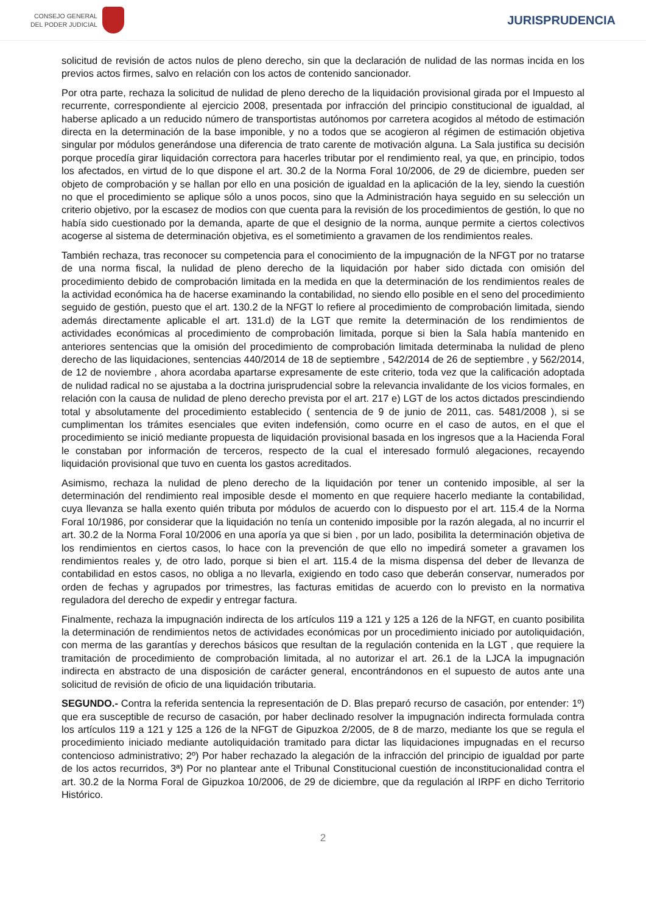CONSEJO GENERAL
DEL PODER JUDICIAL
JURISPRUDENCIA
solicitud de revisión de actos nulos de pleno derecho, sin que la declaración de nulidad de las normas incida en los previos actos firmes, salvo en relación con los actos de contenido sancionador.
Por otra parte, rechaza la solicitud de nulidad de pleno derecho de la liquidación provisional girada por el Impuesto al recurrente, correspondiente al ejercicio 2008, presentada por infracción del principio constitucional de igualdad, al haberse aplicado a un reducido número de transportistas autónomos por carretera acogidos al método de estimación directa en la determinación de la base imponible, y no a todos que se acogieron al régimen de estimación objetiva singular por módulos generándose una diferencia de trato carente de motivación alguna. La Sala justifica su decisión porque procedía girar liquidación correctora para hacerles tributar por el rendimiento real, ya que, en principio, todos los afectados, en virtud de lo que dispone el art. 30.2 de la Norma Foral 10/2006, de 29 de diciembre, pueden ser objeto de comprobación y se hallan por ello en una posición de igualdad en la aplicación de la ley, siendo la cuestión no que el procedimiento se aplique sólo a unos pocos, sino que la Administración haya seguido en su selección un criterio objetivo, por la escasez de modios con que cuenta para la revisión de los procedimientos de gestión, lo que no había sido cuestionado por la demanda, aparte de que el designio de la norma, aunque permite a ciertos colectivos acogerse al sistema de determinación objetiva, es el sometimiento a gravamen de los rendimientos reales.
También rechaza, tras reconocer su competencia para el conocimiento de la impugnación de la NFGT por no tratarse de una norma fiscal, la nulidad de pleno derecho de la liquidación por haber sido dictada con omisión del procedimiento debido de comprobación limitada en la medida en que la determinación de los rendimientos reales de la actividad económica ha de hacerse examinando la contabilidad, no siendo ello posible en el seno del procedimiento seguido de gestión, puesto que el art. 130.2 de la NFGT lo refiere al procedimiento de comprobación limitada, siendo además directamente aplicable el art. 131.d) de la LGT que remite la determinación de los rendimientos de actividades económicas al procedimiento de comprobación limitada, porque si bien la Sala había mantenido en anteriores sentencias que la omisión del procedimiento de comprobación limitada determinaba la nulidad de pleno derecho de las liquidaciones, sentencias 440/2014 de 18 de septiembre , 542/2014 de 26 de septiembre , y 562/2014, de 12 de noviembre , ahora acordaba apartarse expresamente de este criterio, toda vez que la calificación adoptada de nulidad radical no se ajustaba a la doctrina jurisprudencial sobre la relevancia invalidante de los vicios formales, en relación con la causa de nulidad de pleno derecho prevista por el art. 217 e) LGT de los actos dictados prescindiendo total y absolutamente del procedimiento establecido ( sentencia de 9 de junio de 2011, cas. 5481/2008 ), si se cumplimentan los trámites esenciales que eviten indefensión, como ocurre en el caso de autos, en el que el procedimiento se inició mediante propuesta de liquidación provisional basada en los ingresos que a la Hacienda Foral le constaban por información de terceros, respecto de la cual el interesado formuló alegaciones, recayendo liquidación provisional que tuvo en cuenta los gastos acreditados.
Asimismo, rechaza la nulidad de pleno derecho de la liquidación por tener un contenido imposible, al ser la determinación del rendimiento real imposible desde el momento en que requiere hacerlo mediante la contabilidad, cuya llevanza se halla exento quién tributa por módulos de acuerdo con lo dispuesto por el art. 115.4 de la Norma Foral 10/1986, por considerar que la liquidación no tenía un contenido imposible por la razón alegada, al no incurrir el art. 30.2 de la Norma Foral 10/2006 en una aporía ya que si bien , por un lado, posibilita la determinación objetiva de los rendimientos en ciertos casos, lo hace con la prevención de que ello no impedirá someter a gravamen los rendimientos reales y, de otro lado, porque si bien el art. 115.4 de la misma dispensa del deber de llevanza de contabilidad en estos casos, no obliga a no llevarla, exigiendo en todo caso que deberán conservar, numerados por orden de fechas y agrupados por trimestres, las facturas emitidas de acuerdo con lo previsto en la normativa reguladora del derecho de expedir y entregar factura.
Finalmente, rechaza la impugnación indirecta de los artículos 119 a 121 y 125 a 126 de la NFGT, en cuanto posibilita la determinación de rendimientos netos de actividades económicas por un procedimiento iniciado por autoliquidación, con merma de las garantías y derechos básicos que resultan de la regulación contenida en la LGT , que requiere la tramitación de procedimiento de comprobación limitada, al no autorizar el art. 26.1 de la LJCA la impugnación indirecta en abstracto de una disposición de carácter general, encontrándonos en el supuesto de autos ante una solicitud de revisión de oficio de una liquidación tributaria.
SEGUNDO.- Contra la referida sentencia la representación de D. Blas preparó recurso de casación, por entender: 1º) que era susceptible de recurso de casación, por haber declinado resolver la impugnación indirecta formulada contra los artículos 119 a 121 y 125 a 126 de la NFGT de Gipuzkoa 2/2005, de 8 de marzo, mediante los que se regula el procedimiento iniciado mediante autoliquidación tramitado para dictar las liquidaciones impugnadas en el recurso contencioso administrativo; 2º) Por haber rechazado la alegación de la infracción del principio de igualdad por parte de los actos recurridos, 3ª) Por no plantear ante el Tribunal Constitucional cuestión de inconstitucionalidad contra el art. 30.2 de la Norma Foral de Gipuzkoa 10/2006, de 29 de diciembre, que da regulación al IRPF en dicho Territorio Histórico.
2